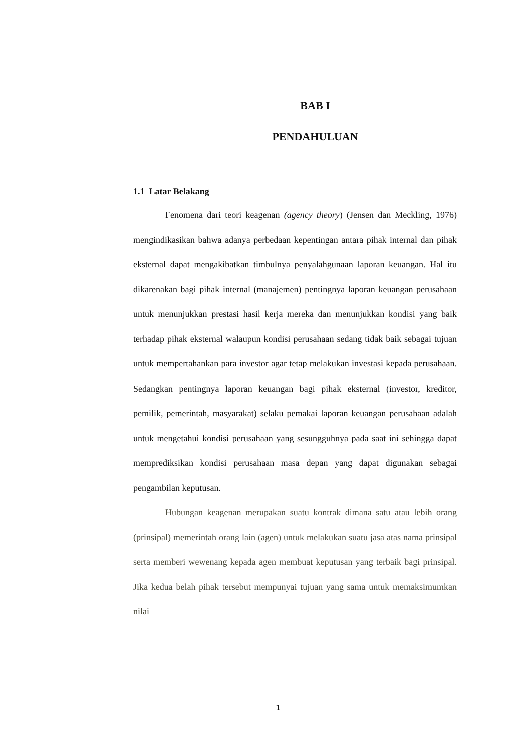BAB I
PENDAHULUAN
1.1 Latar Belakang
Fenomena dari teori keagenan (agency theory) (Jensen dan Meckling, 1976) mengindikasikan bahwa adanya perbedaan kepentingan antara pihak internal dan pihak eksternal dapat mengakibatkan timbulnya penyalahgunaan laporan keuangan. Hal itu dikarenakan bagi pihak internal (manajemen) pentingnya laporan keuangan perusahaan untuk menunjukkan prestasi hasil kerja mereka dan menunjukkan kondisi yang baik terhadap pihak eksternal walaupun kondisi perusahaan sedang tidak baik sebagai tujuan untuk mempertahankan para investor agar tetap melakukan investasi kepada perusahaan. Sedangkan pentingnya laporan keuangan bagi pihak eksternal (investor, kreditor, pemilik, pemerintah, masyarakat) selaku pemakai laporan keuangan perusahaan adalah untuk mengetahui kondisi perusahaan yang sesungguhnya pada saat ini sehingga dapat memprediksikan kondisi perusahaan masa depan yang dapat digunakan sebagai pengambilan keputusan.
Hubungan keagenan merupakan suatu kontrak dimana satu atau lebih orang (prinsipal) memerintah orang lain (agen) untuk melakukan suatu jasa atas nama prinsipal serta memberi wewenang kepada agen membuat keputusan yang terbaik bagi prinsipal. Jika kedua belah pihak tersebut mempunyai tujuan yang sama untuk memaksimumkan nilai
1